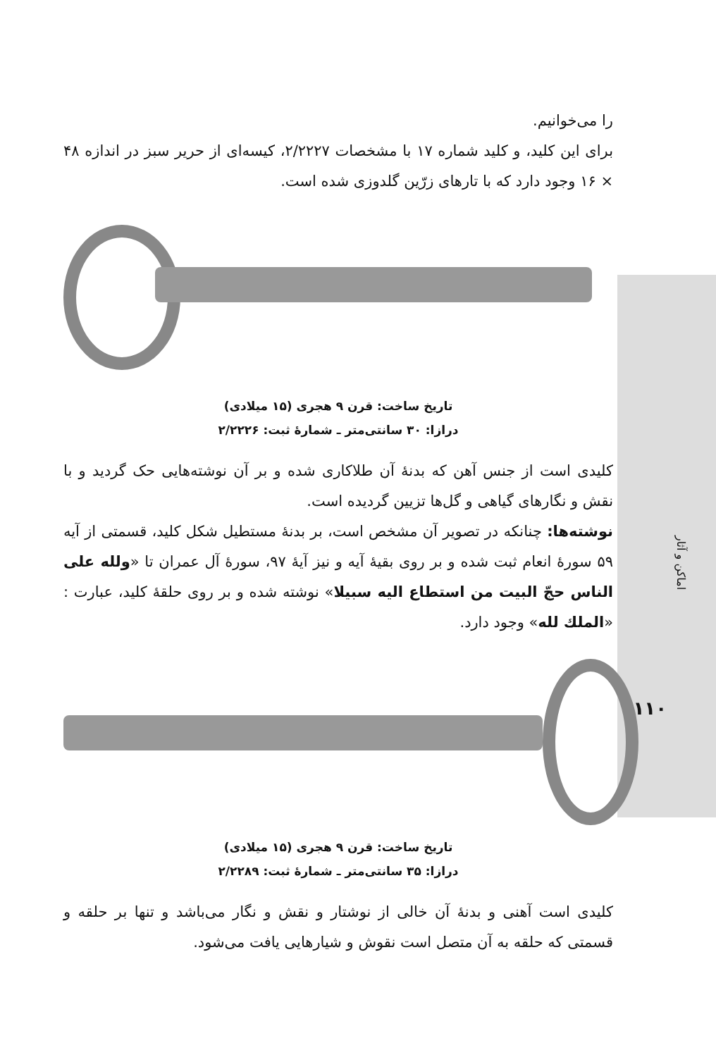اماکن و آثار
۱۱۰
را می‌خوانیم.
برای این کلید، و کلید شماره ۱۷ با مشخصات ۲/۲۲۲۷، کیسه‌ای از حریر سبز در اندازه ۴۸ × ۱۶ وجود دارد که با تارهای زرّین گلدوزی شده است.
تاریخ ساخت: قرن ۹ هجری (۱۵ میلادی)
درازا: ۳۰ سانتی‌متر ـ شمارهٔ ثبت: ۲/۲۲۲۶
کلیدی است از جنس آهن که بدنهٔ آن طلاکاری شده و بر آن نوشته‌هایی حک گردید و با نقش و نگارهای گیاهی و گل‌ها تزیین گردیده است.
نوشته‌ها: چنانکه در تصویر آن مشخص است، بر بدنهٔ مستطیل شکل کلید، قسمتی از آیه ۵۹ سورهٔ انعام ثبت شده و بر روی بقیهٔ آیه و نیز آیهٔ ۹۷، سورهٔ آل عمران تا «ولله علی الناس حجّ البیت من استطاع الیه سبیلا» نوشته شده و بر روی حلقهٔ کلید، عبارت : «الملك لله» وجود دارد.
تاریخ ساخت: قرن ۹ هجری (۱۵ میلادی)
درازا: ۳۵ سانتی‌متر ـ شمارهٔ ثبت: ۲/۲۲۸۹
کلیدی است آهنی و بدنهٔ آن خالی از نوشتار و نقش و نگار می‌باشد و تنها بر حلقه و قسمتی که حلقه به آن متصل است نقوش و شیارهایی یافت می‌شود.